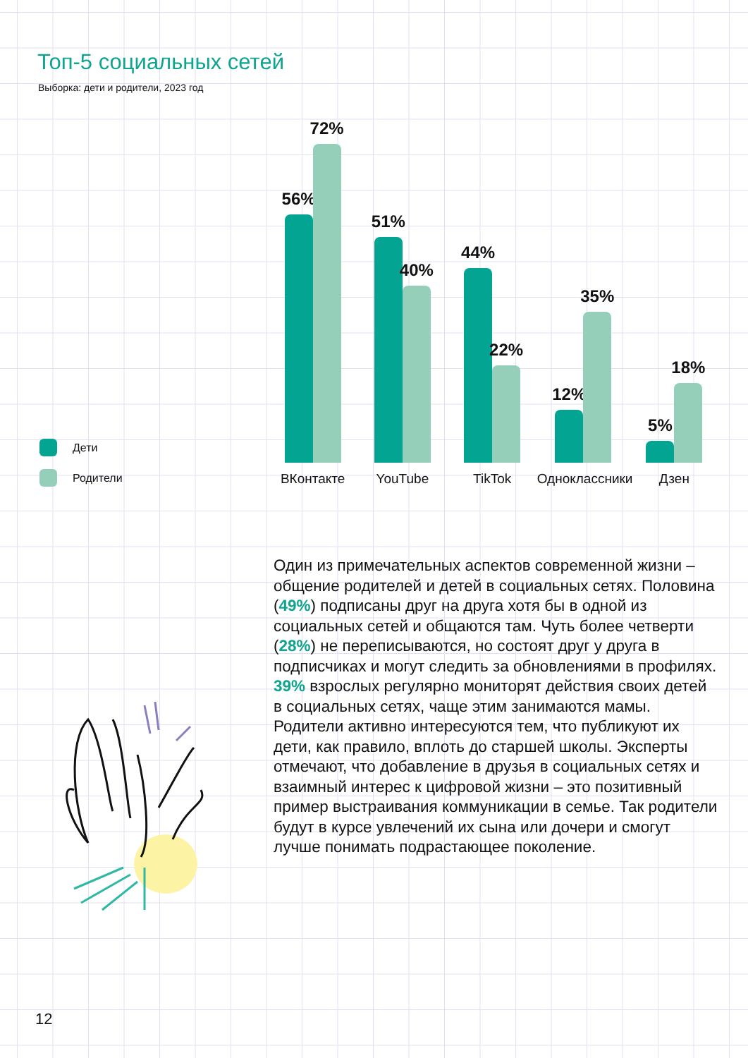Топ-5 социальных сетей
Выборка: дети и родители, 2023 год
Дети
Родители
56%
72%
ВКонтакте
51%
40%
YouTube
44%
22%
TikTok
12%
35%
Одноклассники
5%
18%
Дзен
Один из примечательных аспектов современной жизни – общение родителей и детей в социальных сетях. Половина (49%) подписаны друг на друга хотя бы в одной из социальных сетей и общаются там. Чуть более четверти (28%) не переписываются, но состоят друг у друга в подписчиках и могут следить за обновлениями в профилях. 39% взрослых регулярно мониторят действия своих детей в социальных сетях, чаще этим занимаются мамы. Родители активно интересуются тем, что публикуют их дети, как правило, вплоть до старшей школы. Эксперты отмечают, что добавление в друзья в социальных сетях и взаимный интерес к цифровой жизни – это позитивный пример выстраивания коммуникации в семье. Так родители будут в курсе увлечений их сына или дочери и смогут лучше понимать подрастающее поколение.
12